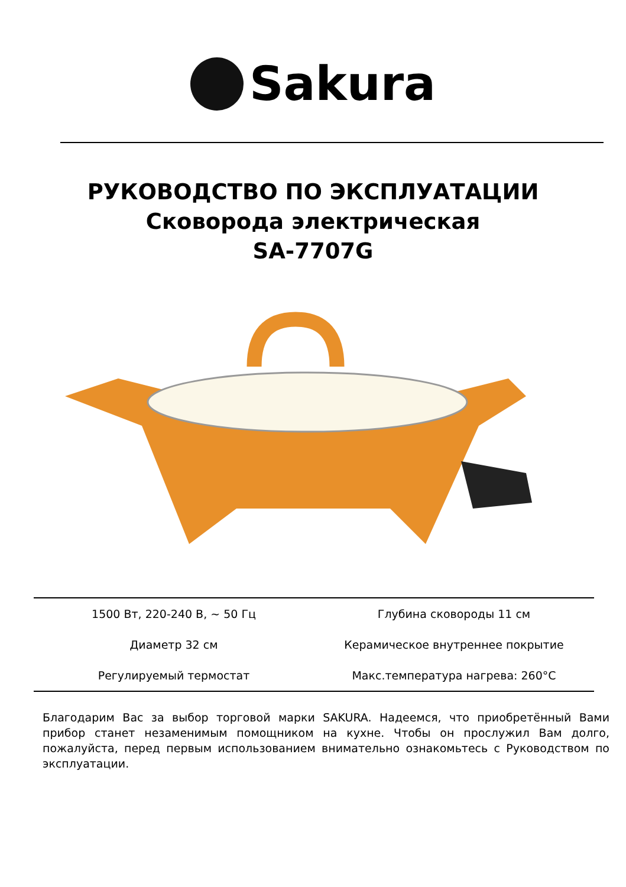Sakura
РУКОВОДСТВО ПО ЭКСПЛУАТАЦИИ
Сковорода электрическая
SA-7707G
| 1500 Вт, 220-240 В, ~ 50 Гц | Глубина сковороды 11 см |
| Диаметр 32 см | Керамическое внутреннее покрытие |
| Регулируемый термостат | Макс.температура нагрева: 260°C |
Благодарим Вас за выбор торговой марки SAKURA. Надеемся, что приобретённый Вами прибор станет незаменимым помощником на кухне. Чтобы он прослужил Вам долго, пожалуйста, перед первым использованием внимательно ознакомьтесь с Руководством по эксплуатации.